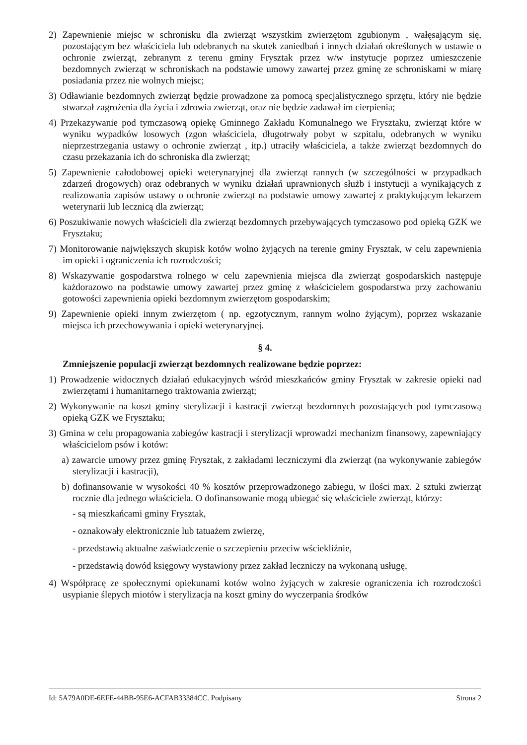2) Zapewnienie miejsc w schronisku dla zwierząt wszystkim zwierzętom zgubionym , wałęsającym się, pozostającym bez właściciela lub odebranych na skutek zaniedbań i innych działań określonych w ustawie o ochronie zwierząt, zebranym z terenu gminy Frysztak przez w/w instytucje poprzez umieszczenie bezdomnych zwierząt w schroniskach na podstawie umowy zawartej przez gminę ze schroniskami w miarę posiadania przez nie wolnych miejsc;
3) Odławianie bezdomnych zwierząt będzie prowadzone za pomocą specjalistycznego sprzętu, który nie będzie stwarzał zagrożenia dla życia i zdrowia zwierząt, oraz nie będzie zadawał im cierpienia;
4) Przekazywanie pod tymczasową opiekę Gminnego Zakładu Komunalnego we Frysztaku, zwierząt które w wyniku wypadków losowych (zgon właściciela, długotrwały pobyt w szpitalu, odebranych w wyniku nieprzestrzegania ustawy o ochronie zwierząt , itp.) utraciły właściciela, a także zwierząt bezdomnych do czasu przekazania ich do schroniska dla zwierząt;
5) Zapewnienie całodobowej opieki weterynaryjnej dla zwierząt rannych (w szczególności w przypadkach zdarzeń drogowych) oraz odebranych w wyniku działań uprawnionych służb i instytucji a wynikających z realizowania zapisów ustawy o ochronie zwierząt na podstawie umowy zawartej z praktykującym lekarzem weterynarii lub lecznicą dla zwierząt;
6) Poszukiwanie nowych właścicieli dla zwierząt bezdomnych przebywających tymczasowo pod opieką GZK we Frysztaku;
7) Monitorowanie największych skupisk kotów wolno żyjących na terenie gminy Frysztak, w celu zapewnienia im opieki i ograniczenia ich rozrodczości;
8) Wskazywanie gospodarstwa rolnego w celu zapewnienia miejsca dla zwierząt gospodarskich następuje każdorazowo na podstawie umowy zawartej przez gminę z właścicielem gospodarstwa przy zachowaniu gotowości zapewnienia opieki bezdomnym zwierzętom gospodarskim;
9) Zapewnienie opieki innym zwierzętom ( np. egzotycznym, rannym wolno żyjącym), poprzez wskazanie miejsca ich przechowywania i opieki weterynaryjnej.
§ 4.
Zmniejszenie populacji zwierząt bezdomnych realizowane będzie poprzez:
1) Prowadzenie widocznych działań edukacyjnych wśród mieszkańców gminy Frysztak w zakresie opieki nad zwierzętami i humanitarnego traktowania zwierząt;
2) Wykonywanie na koszt gminy sterylizacji i kastracji zwierząt bezdomnych pozostających pod tymczasową opieką GZK we Frysztaku;
3) Gmina w celu propagowania zabiegów kastracji i sterylizacji wprowadzi mechanizm finansowy, zapewniający właścicielom psów i kotów:
a) zawarcie umowy przez gminę Frysztak, z zakładami leczniczymi dla zwierząt (na wykonywanie zabiegów sterylizacji i kastracji),
b) dofinansowanie w wysokości 40 % kosztów przeprowadzonego zabiegu, w ilości max. 2 sztuki zwierząt rocznie dla jednego właściciela. O dofinansowanie mogą ubiegać się właściciele zwierząt, którzy:
- są mieszkańcami gminy Frysztak,
- oznakowały elektronicznie lub tatuażem zwierzę,
- przedstawią aktualne zaświadczenie o szczepieniu przeciw wściekliźnie,
- przedstawią dowód księgowy wystawiony przez zakład leczniczy na wykonaną usługę,
4) Współpracę ze społecznymi opiekunami kotów wolno żyjących w zakresie ograniczenia ich rozrodczości usypianie ślepych miotów i sterylizacja na koszt gminy do wyczerpania środków
Id: 5A79A0DE-6EFE-44BB-95E6-ACFAB33384CC. Podpisany Strona 2